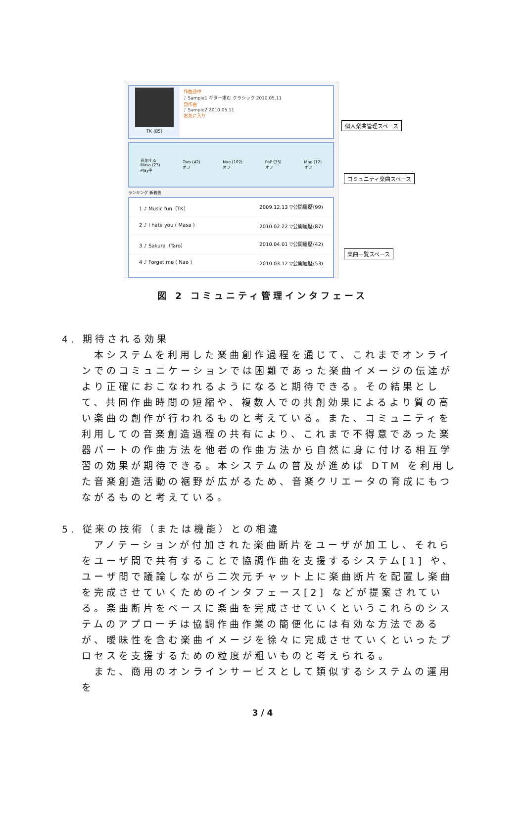TK (85)
作曲途中
♪ Sample1 ギター求む クラシック 2010.05.11
自作曲
♪ Sample2 2010.05.11
お気に入り
参加する
Masa (23)
Play中 Taro (42)
オフ Nao (102)
オフ PaP (35)
オフ Mao (12)
オフ
ランキング 新着曲
1 ♪ Music fun（TK） 2009.12.13 ▽公開履歴(99)
2 ♪ I hate you ( Masa ) 2010.02.22 ▽公開履歴(87)
3 ♪ Sakura（Taro） 2010.04.01 ▽公開履歴(42)
4 ♪ Forget me ( Nao ) 2010.03.12 ▽公開履歴(53)
個人楽曲管理スペース
コミュニティ楽曲スペース
楽曲一覧スペース
図 2 コミュニティ管理インタフェース
4. 期待される効果
　本システムを利用した楽曲創作過程を通じて、これまでオンラインでのコミュニケーションでは困難であった楽曲イメージの伝達がより正確におこなわれるようになると期待できる。その結果として、共同作曲時間の短縮や、複数人での共創効果によるより質の高い楽曲の創作が行われるものと考えている。また、コミュニティを利用しての音楽創造過程の共有により、これまで不得意であった楽器パートの作曲方法を他者の作曲方法から自然に身に付ける相互学習の効果が期待できる。本システムの普及が進めば DTM を利用した音楽創造活動の裾野が広がるため、音楽クリエータの育成にもつながるものと考えている。
5. 従来の技術（または機能）との相違
　アノテーションが付加された楽曲断片をユーザが加工し、それらをユーザ間で共有することで協調作曲を支援するシステム[1] や、ユーザ間で議論しながら二次元チャット上に楽曲断片を配置し楽曲を完成させていくためのインタフェース[2] などが提案されている。楽曲断片をベースに楽曲を完成させていくというこれらのシステムのアプローチは協調作曲作業の簡便化には有効な方法であるが、曖昧性を含む楽曲イメージを徐々に完成させていくといったプロセスを支援するための粒度が粗いものと考えられる。
　また、商用のオンラインサービスとして類似するシステムの運用を
3 / 4